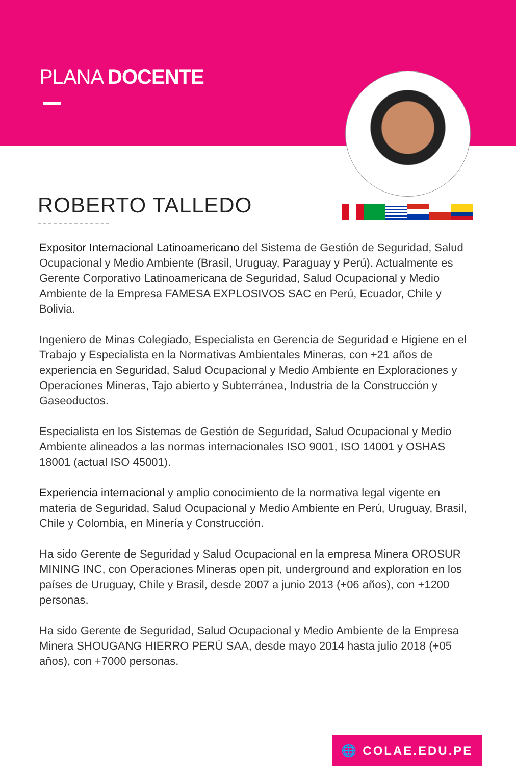PLANA DOCENTE
ROBERTO TALLEDO
Expositor Internacional Latinoamericano del Sistema de Gestión de Seguridad, Salud Ocupacional y Medio Ambiente (Brasil, Uruguay, Paraguay y Perú). Actualmente es Gerente Corporativo Latinoamericana de Seguridad, Salud Ocupacional y Medio Ambiente de la Empresa FAMESA EXPLOSIVOS SAC en Perú, Ecuador, Chile y Bolivia.
Ingeniero de Minas Colegiado, Especialista en Gerencia de Seguridad e Higiene en el Trabajo y Especialista en la Normativas Ambientales Mineras, con +21 años de experiencia en Seguridad, Salud Ocupacional y Medio Ambiente en Exploraciones y Operaciones Mineras, Tajo abierto y Subterránea, Industria de la Construcción y Gaseoductos.
Especialista en los Sistemas de Gestión de Seguridad, Salud Ocupacional y Medio Ambiente alineados a las normas internacionales ISO 9001, ISO 14001 y OSHAS 18001 (actual ISO 45001).
Experiencia internacional y amplio conocimiento de la normativa legal vigente en materia de Seguridad, Salud Ocupacional y Medio Ambiente en Perú, Uruguay, Brasil, Chile y Colombia, en Minería y Construcción.
Ha sido Gerente de Seguridad y Salud Ocupacional en la empresa Minera OROSUR MINING INC, con Operaciones Mineras open pit, underground and exploration en los países de Uruguay, Chile y Brasil, desde 2007 a junio 2013 (+06 años), con +1200 personas.
Ha sido Gerente de Seguridad, Salud Ocupacional y Medio Ambiente de la Empresa Minera SHOUGANG HIERRO PERÚ SAA, desde mayo 2014 hasta julio 2018 (+05 años), con +7000 personas.
🌐 COLAE.EDU.PE